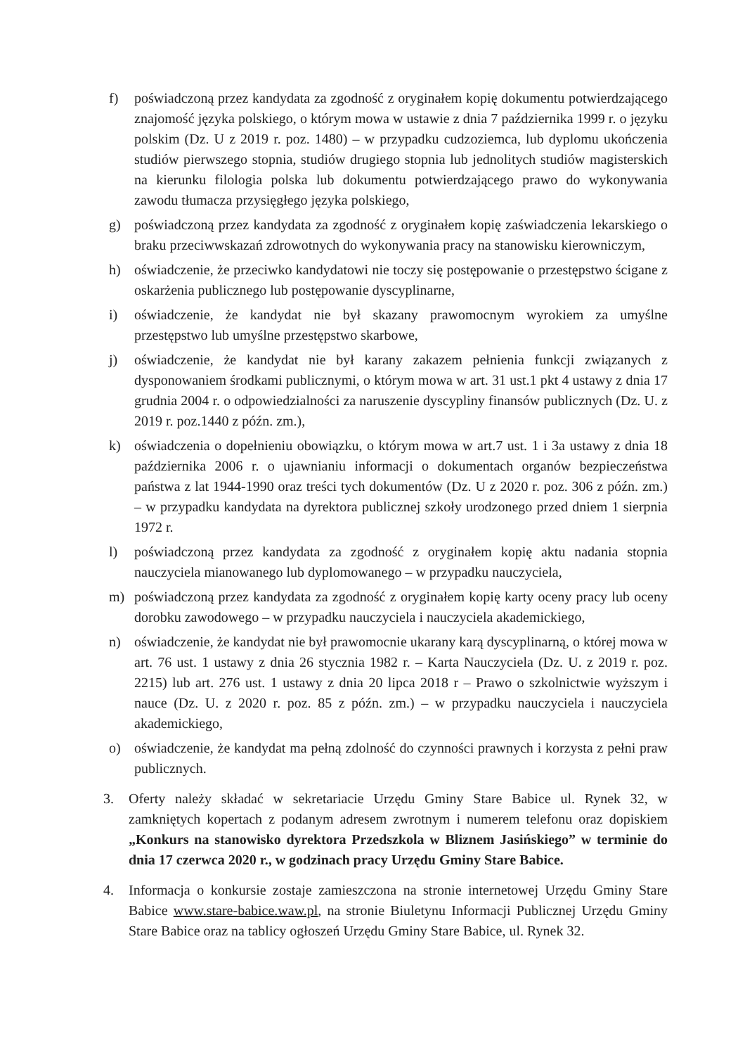f) poświadczoną przez kandydata za zgodność z oryginałem kopię dokumentu potwierdzającego znajomość języka polskiego, o którym mowa w ustawie z dnia 7 października 1999 r. o języku polskim (Dz. U z 2019 r. poz. 1480) – w przypadku cudzoziemca, lub dyplomu ukończenia studiów pierwszego stopnia, studiów drugiego stopnia lub jednolitych studiów magisterskich na kierunku filologia polska lub dokumentu potwierdzającego prawo do wykonywania zawodu tłumacza przysięgłego języka polskiego,
g) poświadczoną przez kandydata za zgodność z oryginałem kopię zaświadczenia lekarskiego o braku przeciwwskazań zdrowotnych do wykonywania pracy na stanowisku kierowniczym,
h) oświadczenie, że przeciwko kandydatowi nie toczy się postępowanie o przestępstwo ścigane z oskarżenia publicznego lub postępowanie dyscyplinarne,
i) oświadczenie, że kandydat nie był skazany prawomocnym wyrokiem za umyślne przestępstwo lub umyślne przestępstwo skarbowe,
j) oświadczenie, że kandydat nie był karany zakazem pełnienia funkcji związanych z dysponowaniem środkami publicznymi, o którym mowa w art. 31 ust.1 pkt 4 ustawy z dnia 17 grudnia 2004 r. o odpowiedzialności za naruszenie dyscypliny finansów publicznych (Dz. U. z 2019 r. poz.1440 z późn. zm.),
k) oświadczenia o dopełnieniu obowiązku, o którym mowa w art.7 ust. 1 i 3a ustawy z dnia 18 października 2006 r. o ujawnianiu informacji o dokumentach organów bezpieczeństwa państwa z lat 1944-1990 oraz treści tych dokumentów (Dz. U z 2020 r. poz. 306 z późn. zm.) – w przypadku kandydata na dyrektora publicznej szkoły urodzonego przed dniem 1 sierpnia 1972 r.
l) poświadczoną przez kandydata za zgodność z oryginałem kopię aktu nadania stopnia nauczyciela mianowanego lub dyplomowanego – w przypadku nauczyciela,
m) poświadczoną przez kandydata za zgodność z oryginałem kopię karty oceny pracy lub oceny dorobku zawodowego – w przypadku nauczyciela i nauczyciela akademickiego,
n) oświadczenie, że kandydat nie był prawomocnie ukarany karą dyscyplinarną, o której mowa w art. 76 ust. 1 ustawy z dnia 26 stycznia 1982 r. – Karta Nauczyciela (Dz. U. z 2019 r. poz. 2215) lub art. 276 ust. 1 ustawy z dnia 20 lipca 2018 r – Prawo o szkolnictwie wyższym i nauce (Dz. U. z 2020 r. poz. 85 z późn. zm.) – w przypadku nauczyciela i nauczyciela akademickiego,
o) oświadczenie, że kandydat ma pełną zdolność do czynności prawnych i korzysta z pełni praw publicznych.
3. Oferty należy składać w sekretariacie Urzędu Gminy Stare Babice ul. Rynek 32, w zamkniętych kopertach z podanym adresem zwrotnym i numerem telefonu oraz dopiskiem „Konkurs na stanowisko dyrektora Przedszkola w Bliznem Jasińskiego” w terminie do dnia 17 czerwca 2020 r., w godzinach pracy Urzędu Gminy Stare Babice.
4. Informacja o konkursie zostaje zamieszczona na stronie internetowej Urzędu Gminy Stare Babice www.stare-babice.waw.pl, na stronie Biuletynu Informacji Publicznej Urzędu Gminy Stare Babice oraz na tablicy ogłoszeń Urzędu Gminy Stare Babice, ul. Rynek 32.